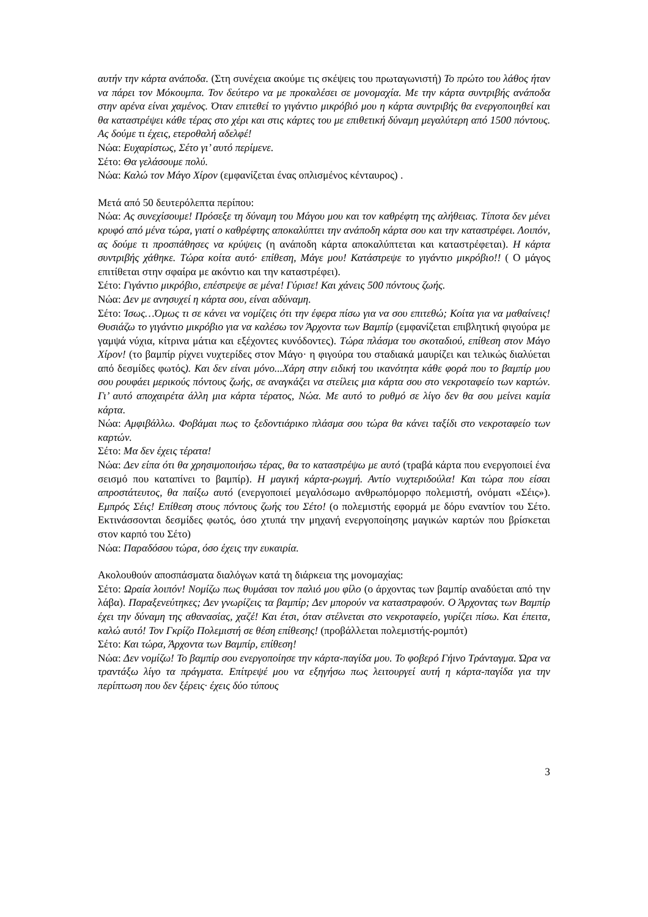αυτήν την κάρτα ανάποδα. (Στη συνέχεια ακούμε τις σκέψεις του πρωταγωνιστή) Το πρώτο του λάθος ήταν να πάρει τον Μόκουμπα. Τον δεύτερο να με προκαλέσει σε μονομαχία. Με την κάρτα συντριβής ανάποδα στην αρένα είναι χαμένος. Όταν επιτεθεί το γιγάντιο μικρόβιό μου η κάρτα συντριβής θα ενεργοποιηθεί και θα καταστρέψει κάθε τέρας στο χέρι και στις κάρτες του με επιθετική δύναμη μεγαλύτερη από 1500 πόντους. Ας δούμε τι έχεις, ετεροθαλή αδελφέ!
Νώα: Ευχαρίστως, Σέτο γι’ αυτό περίμενε.
Σέτο: Θα γελάσουμε πολύ.
Νώα: Καλώ τον Μάγο Χίρον (εμφανίζεται ένας οπλισμένος κένταυρος) .
Μετά από 50 δευτερόλεπτα περίπου:
Νώα: Ας συνεχίσουμε! Πρόσεξε τη δύναμη του Μάγου μου και τον καθρέφτη της αλήθειας. Τίποτα δεν μένει κρυφό από μένα τώρα, γιατί ο καθρέφτης αποκαλύπτει την ανάποδη κάρτα σου και την καταστρέφει. Λοιπόν, ας δούμε τι προσπάθησες να κρύψεις (η ανάποδη κάρτα αποκαλύπτεται και καταστρέφεται). Η κάρτα συντριβής χάθηκε. Τώρα κοίτα αυτό· επίθεση, Μάγε μου! Κατάστρεψε το γιγάντιο μικρόβιο!! ( Ο μάγος επιτίθεται στην σφαίρα με ακόντιο και την καταστρέφει).
Σέτο: Γιγάντιο μικρόβιο, επέστρεψε σε μένα! Γύρισε! Και χάνεις 500 πόντους ζωής.
Νώα: Δεν με ανησυχεί η κάρτα σου, είναι αδύναμη.
Σέτο: Ίσως…Όμως τι σε κάνει να νομίζεις ότι την έφερα πίσω για να σου επιτεθώ; Κοίτα για να μαθαίνεις! Θυσιάζω το γιγάντιο μικρόβιο για να καλέσω τον Άρχοντα των Βαμπίρ (εμφανίζεται επιβλητική φιγούρα με γαμψά νύχια, κίτρινα μάτια και εξέχοντες κυνόδοντες). Τώρα πλάσμα του σκοταδιού, επίθεση στον Μάγο Χίρον! (το βαμπίρ ρίχνει νυχτερίδες στον Μάγο· η φιγούρα του σταδιακά μαυρίζει και τελικώς διαλύεται από δεσμίδες φωτός). Και δεν είναι μόνο...Χάρη στην ειδική του ικανότητα κάθε φορά που το βαμπίρ μου σου ρουφάει μερικούς πόντους ζωής, σε αναγκάζει να στείλεις μια κάρτα σου στο νεκροταφείο των καρτών. Γι’ αυτό αποχαιρέτα άλλη μια κάρτα τέρατος, Νώα. Με αυτό το ρυθμό σε λίγο δεν θα σου μείνει καμία κάρτα.
Νώα: Αμφιβάλλω. Φοβάμαι πως το ξεδοντιάρικο πλάσμα σου τώρα θα κάνει ταξίδι στο νεκροταφείο των καρτών.
Σέτο: Μα δεν έχεις τέρατα!
Νώα: Δεν είπα ότι θα χρησιμοποιήσω τέρας, θα το καταστρέψω με αυτό (τραβά κάρτα που ενεργοποιεί ένα σεισμό που καταπίνει το βαμπίρ). Η μαγική κάρτα-ρωγμή. Αντίο νυχτεριδούλα! Και τώρα που είσαι απροστάτευτος, θα παίξω αυτό (ενεργοποιεί μεγαλόσωμο ανθρωπόμορφο πολεμιστή, ονόματι «Σέις»). Εμπρός Σέις! Επίθεση στους πόντους ζωής του Σέτο! (ο πολεμιστής εφορμά με δόρυ εναντίον του Σέτο. Εκτινάσσονται δεσμίδες φωτός, όσο χτυπά την μηχανή ενεργοποίησης μαγικών καρτών που βρίσκεται στον καρπό του Σέτο)
Νώα: Παραδόσου τώρα, όσο έχεις την ευκαιρία.
Ακολουθούν αποσπάσματα διαλόγων κατά τη διάρκεια της μονομαχίας:
Σέτο: Ωραία λοιπόν! Νομίζω πως θυμάσαι τον παλιό μου φίλο (ο άρχοντας των βαμπίρ αναδύεται από την λάβα). Παραξενεύτηκες; Δεν γνωρίζεις τα βαμπίρ; Δεν μπορούν να καταστραφούν. Ο Άρχοντας των Βαμπίρ έχει την δύναμη της αθανασίας, χαζέ! Και έτσι, όταν στέλνεται στο νεκροταφείο, γυρίζει πίσω. Και έπειτα, καλώ αυτό! Τον Γκρίζο Πολεμιστή σε θέση επίθεσης! (προβάλλεται πολεμιστής-ρομπότ)
Σέτο: Και τώρα, Άρχοντα των Βαμπίρ, επίθεση!
Νώα: Δεν νομίζω! Το βαμπίρ σου ενεργοποίησε την κάρτα-παγίδα μου. Το φοβερό Γήινο Τράνταγμα. Ώρα να τραντάξω λίγο τα πράγματα. Επίτρεψέ μου να εξηγήσω πως λειτουργεί αυτή η κάρτα-παγίδα για την περίπτωση που δεν ξέρεις· έχεις δύο τύπους
3